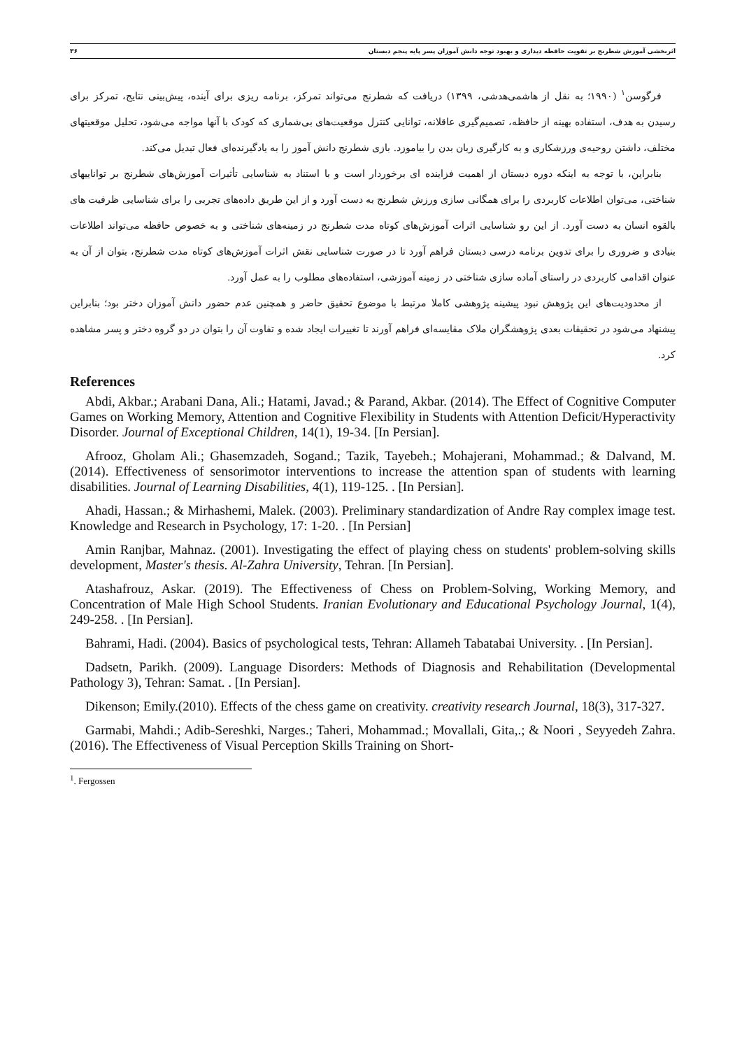اثربخشی آموزش شطرنج بر تقویت حافظه دیداری و بهبود توجه دانش آموزان پسر پایه پنجم دبستان ۳۶
فرگوسن<sup>۱</sup> (۱۹۹۰؛ به نقل از هاشمی‌هدشی، ۱۳۹۹) دریافت که شطرنج می‌تواند تمرکز، برنامه ریزی برای آینده، پیش‌بینی نتایج، تمرکز برای رسیدن به هدف، استفاده بهینه از حافظه، تصمیم‌گیری عاقلانه، توانایی کنترل موقعیت‌های بی‌شماری که کودک با آنها مواجه می‌شود، تحلیل موقعیتهای مختلف، داشتن روحیه‌ی ورزشکاری و به کارگیری زبان بدن را بیاموزد. بازی شطرنج دانش آموز را به یادگیرنده‌ای فعال تبدیل می‌کند.
بنابراین، با توجه به اینکه دوره دبستان از اهمیت فزاینده ای برخوردار است و با استناد به شناسایی تأثیرات آموزش‌های شطرنج بر تواناییهای شناختی، می‌توان اطلاعات کاربردی را برای همگانی سازی ورزش شطرنج به دست آورد و از این طریق داده‌های تجربی را برای شناسایی ظرفیت های بالقوه انسان به دست آورد. از این رو شناسایی اثرات آموزش‌های کوتاه مدت شطرنج در زمینه‌های شناختی و به خصوص حافظه می‌تواند اطلاعات بنیادی و ضروری را برای تدوین برنامه درسی دبستان فراهم آورد تا در صورت شناسایی نقش اثرات آموزش‌های کوتاه مدت شطرنج، بتوان از آن به عنوان اقدامی کاربردی در راستای آماده سازی شناختی در زمینه آموزشی، استفاده‌های مطلوب را به عمل آورد.
از محدودیت‌های این پژوهش نبود پیشینه پژوهشی کاملا مرتبط با موضوع تحقیق حاضر و همچنین عدم حضور دانش آموزان دختر بود؛ بنابراین پیشنهاد می‌شود در تحقیقات بعدی پژوهشگران ملاک مقایسه‌ای فراهم آورند تا تغییرات ایجاد شده و تفاوت آن را بتوان در دو گروه دختر و پسر مشاهده کرد.
References
Abdi, Akbar.; Arabani Dana, Ali.; Hatami, Javad.; & Parand, Akbar. (2014). The Effect of Cognitive Computer Games on Working Memory, Attention and Cognitive Flexibility in Students with Attention Deficit/Hyperactivity Disorder. Journal of Exceptional Children, 14(1), 19-34. [In Persian].
Afrooz, Gholam Ali.; Ghasemzadeh, Sogand.; Tazik, Tayebeh.; Mohajerani, Mohammad.; & Dalvand, M. (2014). Effectiveness of sensorimotor interventions to increase the attention span of students with learning disabilities. Journal of Learning Disabilities, 4(1), 119-125. . [In Persian].
Ahadi, Hassan.; & Mirhashemi, Malek. (2003). Preliminary standardization of Andre Ray complex image test. Knowledge and Research in Psychology, 17: 1-20. . [In Persian]
Amin Ranjbar, Mahnaz. (2001). Investigating the effect of playing chess on students' problem-solving skills development, Master's thesis. Al-Zahra University, Tehran. [In Persian].
Atashafrouz, Askar. (2019). The Effectiveness of Chess on Problem-Solving, Working Memory, and Concentration of Male High School Students. Iranian Evolutionary and Educational Psychology Journal, 1(4), 249-258. . [In Persian].
Bahrami, Hadi. (2004). Basics of psychological tests, Tehran: Allameh Tabatabai University. . [In Persian].
Dadsetn, Parikh. (2009). Language Disorders: Methods of Diagnosis and Rehabilitation (Developmental Pathology 3), Tehran: Samat. . [In Persian].
Dikenson; Emily.(2010). Effects of the chess game on creativity. creativity research Journal, 18(3), 317-327.
Garmabi, Mahdi.; Adib-Sereshki, Narges.; Taheri, Mohammad.; Movallali, Gita,.; & Noori , Seyyedeh Zahra. (2016). The Effectiveness of Visual Perception Skills Training on Short-
<sup>1</sup>. Fergossen